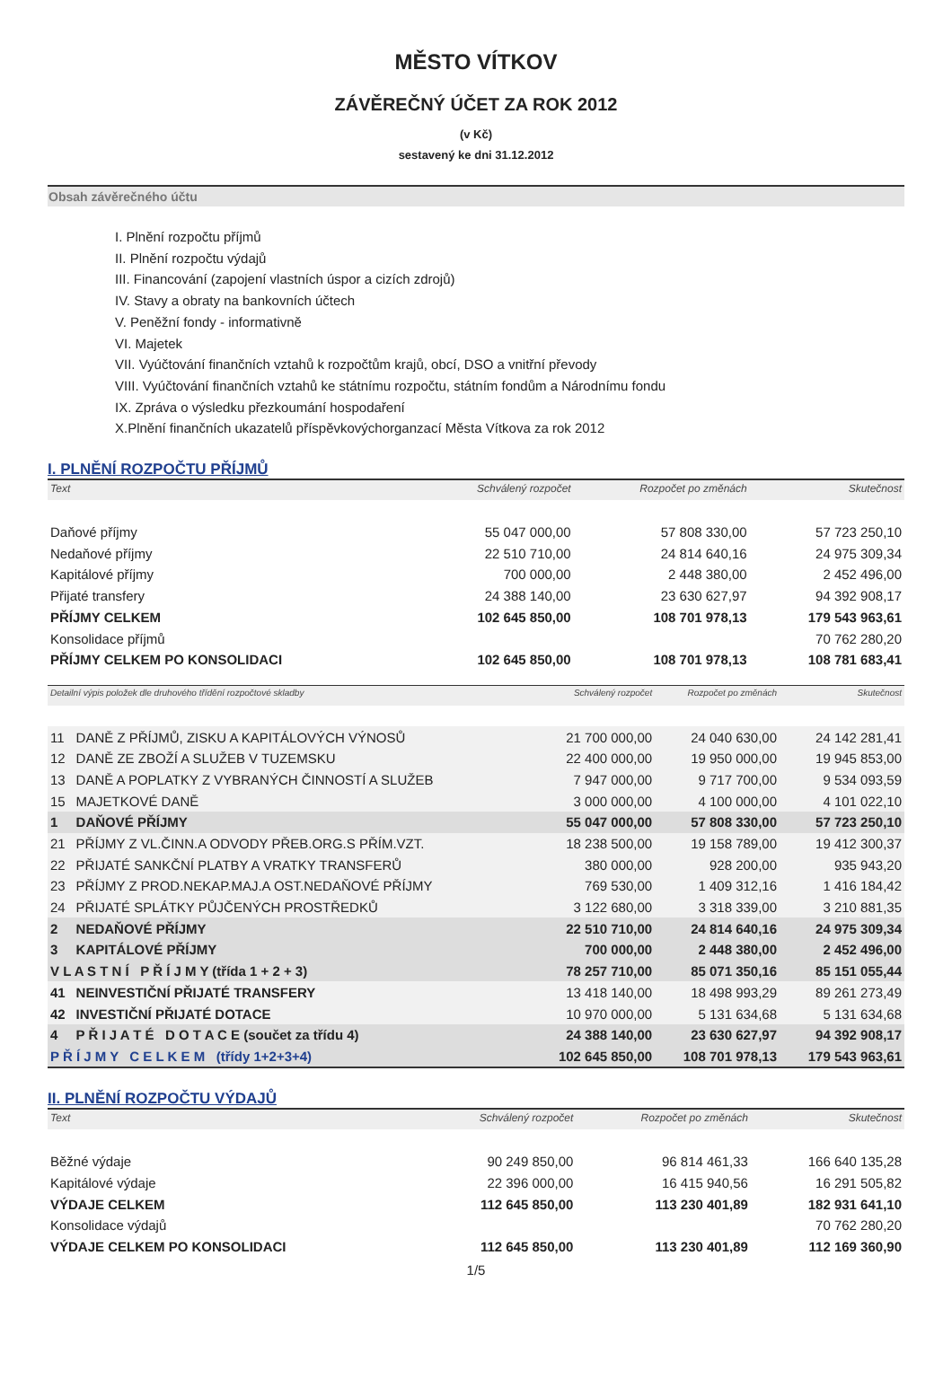MĚSTO VÍTKOV
ZÁVĚREČNÝ ÚČET ZA ROK 2012
(v Kč)
sestavený ke dni 31.12.2012
Obsah závěrečného účtu
I. Plnění rozpočtu příjmů
II. Plnění rozpočtu výdajů
III. Financování (zapojení vlastních úspor a cizích zdrojů)
IV. Stavy a obraty na bankovních účtech
V. Peněžní fondy - informativně
VI. Majetek
VII. Vyúčtování finančních vztahů k rozpočtům krajů, obcí, DSO a vnitřní převody
VIII. Vyúčtování finančních vztahů ke státnímu rozpočtu, státním fondům a Národnímu fondu
IX. Zpráva o výsledku přezkoumání hospodaření
X.Plnění finančních ukazatelů příspěvkovýchorganzací Města Vítkova za rok 2012
I. PLNĚNÍ ROZPOČTU PŘÍJMŮ
| Text | Schválený rozpočet | Rozpočet po změnách | Skutečnost |
| --- | --- | --- | --- |
| Daňové příjmy | 55 047 000,00 | 57 808 330,00 | 57 723 250,10 |
| Nedaňové příjmy | 22 510 710,00 | 24 814 640,16 | 24 975 309,34 |
| Kapitálové příjmy | 700 000,00 | 2 448 380,00 | 2 452 496,00 |
| Přijaté transfery | 24 388 140,00 | 23 630 627,97 | 94 392 908,17 |
| PŘÍJMY CELKEM | 102 645 850,00 | 108 701 978,13 | 179 543 963,61 |
| Konsolidace příjmů | | | 70 762 280,20 |
| PŘÍJMY CELKEM PO KONSOLIDACI | 102 645 850,00 | 108 701 978,13 | 108 781 683,41 |
| Detailní výpis položek dle druhového třídění rozpočtové skladby | | Schválený rozpočet | Rozpočet po změnách | Skutečnost |
| --- | --- | --- | --- | --- |
| 11 | DANĚ Z PŘÍJMŮ, ZISKU A KAPITÁLOVÝCH VÝNOSŮ | 21 700 000,00 | 24 040 630,00 | 24 142 281,41 |
| 12 | DANĚ ZE ZBOŽÍ A SLUŽEB V TUZEMSKU | 22 400 000,00 | 19 950 000,00 | 19 945 853,00 |
| 13 | DANĚ A POPLATKY Z VYBRANÝCH ČINNOSTÍ A SLUŽEB | 7 947 000,00 | 9 717 700,00 | 9 534 093,59 |
| 15 | MAJETKOVÉ DANĚ | 3 000 000,00 | 4 100 000,00 | 4 101 022,10 |
| 1 | DAŇOVÉ PŘÍJMY | 55 047 000,00 | 57 808 330,00 | 57 723 250,10 |
| 21 | PŘÍJMY Z VL.ČINN.A ODVODY PŘEB.ORG.S PŘÍM.VZT. | 18 238 500,00 | 19 158 789,00 | 19 412 300,37 |
| 22 | PŘIJATÉ SANKČNÍ PLATBY A VRATKY TRANSFERŮ | 380 000,00 | 928 200,00 | 935 943,20 |
| 23 | PŘÍJMY Z PROD.NEKAP.MAJ.A OST.NEDAŇOVÉ PŘÍJMY | 769 530,00 | 1 409 312,16 | 1 416 184,42 |
| 24 | PŘIJATÉ SPLÁTKY PŮJČENÝCH PROSTŘEDKŮ | 3 122 680,00 | 3 318 339,00 | 3 210 881,35 |
| 2 | NEDAŇOVÉ PŘÍJMY | 22 510 710,00 | 24 814 640,16 | 24 975 309,34 |
| 3 | KAPITÁLOVÉ PŘÍJMY | 700 000,00 | 2 448 380,00 | 2 452 496,00 |
| V L A S T N Í P Ř Í J M Y (třída 1 + 2 + 3) | | 78 257 710,00 | 85 071 350,16 | 85 151 055,44 |
| 41 | NEINVESTIČNÍ PŘIJATÉ TRANSFERY | 13 418 140,00 | 18 498 993,29 | 89 261 273,49 |
| 42 | INVESTIČNÍ PŘIJATÉ DOTACE | 10 970 000,00 | 5 131 634,68 | 5 131 634,68 |
| 4 | P Ř I J A T É D O T A C E (součet za třídu 4) | 24 388 140,00 | 23 630 627,97 | 94 392 908,17 |
| P Ř Í J M Y C E L K E M (třídy 1+2+3+4) | | 102 645 850,00 | 108 701 978,13 | 179 543 963,61 |
II. PLNĚNÍ ROZPOČTU VÝDAJŮ
| Text | Schválený rozpočet | Rozpočet po změnách | Skutečnost |
| --- | --- | --- | --- |
| Běžné výdaje | 90 249 850,00 | 96 814 461,33 | 166 640 135,28 |
| Kapitálové výdaje | 22 396 000,00 | 16 415 940,56 | 16 291 505,82 |
| VÝDAJE CELKEM | 112 645 850,00 | 113 230 401,89 | 182 931 641,10 |
| Konsolidace výdajů | | | 70 762 280,20 |
| VÝDAJE CELKEM PO KONSOLIDACI | 112 645 850,00 | 113 230 401,89 | 112 169 360,90 |
1/5